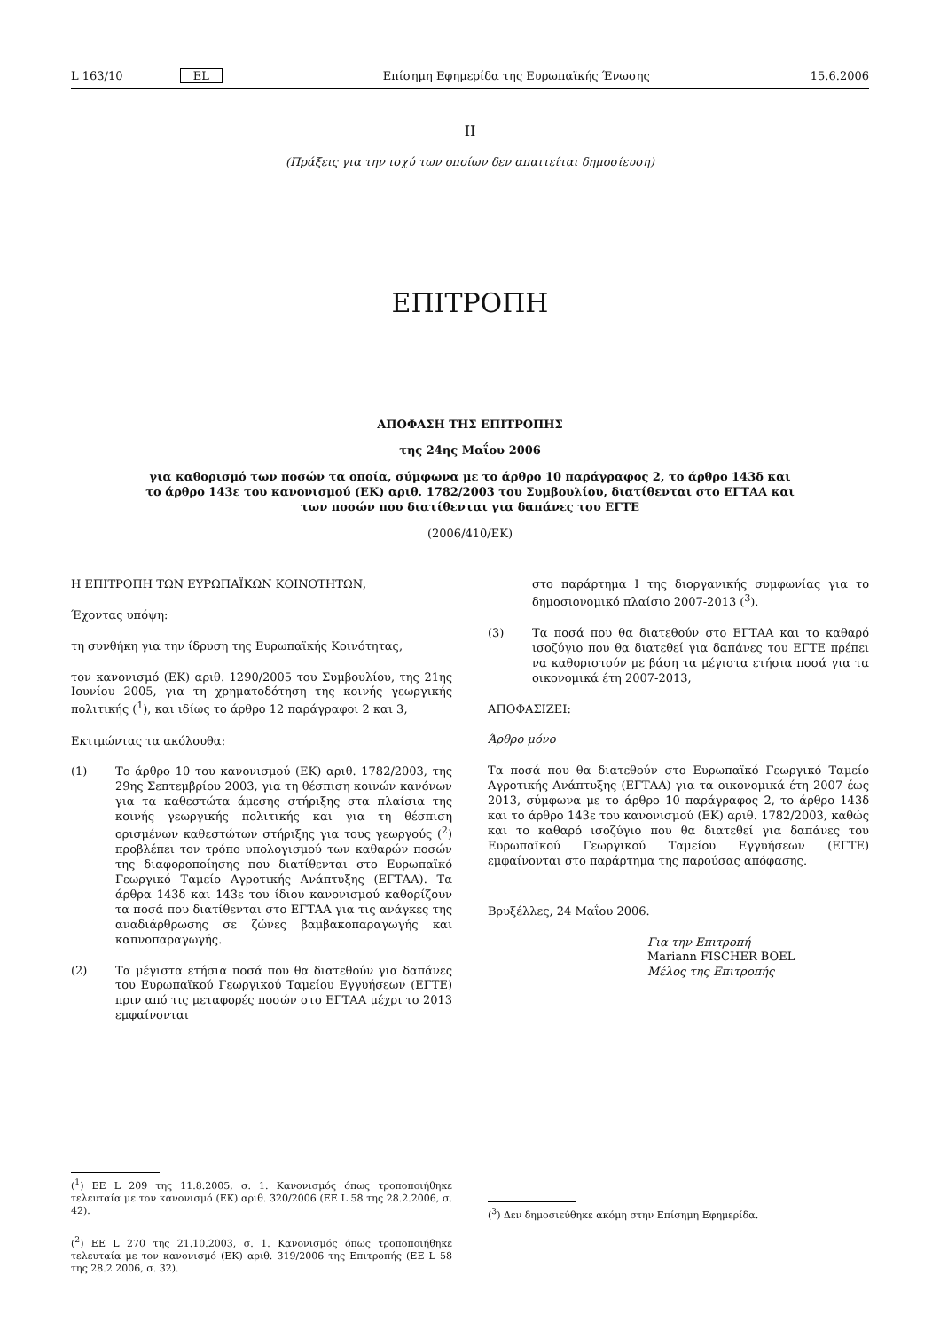L 163/10 EL Επίσημη Εφημερίδα της Ευρωπαϊκής Ένωσης 15.6.2006
II
(Πράξεις για την ισχύ των οποίων δεν απαιτείται δημοσίευση)
ΕΠΙΤΡΟΠΗ
ΑΠΟΦΑΣΗ ΤΗΣ ΕΠΙΤΡΟΠΗΣ
της 24ης Μαΐου 2006
για καθορισμό των ποσών τα οποία, σύμφωνα με το άρθρο 10 παράγραφος 2, το άρθρο 143δ και το άρθρο 143ε του κανονισμού (ΕΚ) αριθ. 1782/2003 του Συμβουλίου, διατίθενται στο ΕΓΤΑΑ και των ποσών που διατίθενται για δαπάνες του ΕΓΤΕ
(2006/410/ΕΚ)
Η ΕΠΙΤΡΟΠΗ ΤΩΝ ΕΥΡΩΠΑΪΚΩΝ ΚΟΙΝΟΤΗΤΩΝ,
Έχοντας υπόψη:
τη συνθήκη για την ίδρυση της Ευρωπαϊκής Κοινότητας,
τον κανονισμό (ΕΚ) αριθ. 1290/2005 του Συμβουλίου, της 21ης Ιουνίου 2005, για τη χρηματοδότηση της κοινής γεωργικής πολιτικής (<sup>1</sup>), και ιδίως το άρθρο 12 παράγραφοι 2 και 3,
Εκτιμώντας τα ακόλουθα:
(1) Το άρθρο 10 του κανονισμού (ΕΚ) αριθ. 1782/2003, της 29ης Σεπτεμβρίου 2003, για τη θέσπιση κοινών κανόνων για τα καθεστώτα άμεσης στήριξης στα πλαίσια της κοινής γεωργικής πολιτικής και για τη θέσπιση ορισμένων καθεστώτων στήριξης για τους γεωργούς (<sup>2</sup>) προβλέπει τον τρόπο υπολογισμού των καθαρών ποσών της διαφοροποίησης που διατίθενται στο Ευρωπαϊκό Γεωργικό Ταμείο Αγροτικής Ανάπτυξης (ΕΓΤΑΑ). Τα άρθρα 143δ και 143ε του ίδιου κανονισμού καθορίζουν τα ποσά που διατίθενται στο ΕΓΤΑΑ για τις ανάγκες της αναδιάρθρωσης σε ζώνες βαμβακοπαραγωγής και καπνοπαραγωγής.
(2) Τα μέγιστα ετήσια ποσά που θα διατεθούν για δαπάνες του Ευρωπαϊκού Γεωργικού Ταμείου Εγγυήσεων (ΕΓΤΕ) πριν από τις μεταφορές ποσών στο ΕΓΤΑΑ μέχρι το 2013 εμφαίνονται
(<sup>1</sup>) ΕΕ L 209 της 11.8.2005, σ. 1. Κανονισμός όπως τροποποιήθηκε τελευταία με τον κανονισμό (ΕΚ) αριθ. 320/2006 (ΕΕ L 58 της 28.2.2006, σ. 42).
(<sup>2</sup>) ΕΕ L 270 της 21.10.2003, σ. 1. Κανονισμός όπως τροποποιήθηκε τελευταία με τον κανονισμό (ΕΚ) αριθ. 319/2006 της Επιτροπής (ΕΕ L 58 της 28.2.2006, σ. 32).
στο παράρτημα I της διοργανικής συμφωνίας για το δημοσιονομικό πλαίσιο 2007-2013 (<sup>3</sup>).
(3) Τα ποσά που θα διατεθούν στο ΕΓΤΑΑ και το καθαρό ισοζύγιο που θα διατεθεί για δαπάνες του ΕΓΤΕ πρέπει να καθοριστούν με βάση τα μέγιστα ετήσια ποσά για τα οικονομικά έτη 2007-2013,
ΑΠΟΦΑΣΙΖΕΙ:
Άρθρο μόνο
Τα ποσά που θα διατεθούν στο Ευρωπαϊκό Γεωργικό Ταμείο Αγροτικής Ανάπτυξης (ΕΓΤΑΑ) για τα οικονομικά έτη 2007 έως 2013, σύμφωνα με το άρθρο 10 παράγραφος 2, το άρθρο 143δ και το άρθρο 143ε του κανονισμού (ΕΚ) αριθ. 1782/2003, καθώς και το καθαρό ισοζύγιο που θα διατεθεί για δαπάνες του Ευρωπαϊκού Γεωργικού Ταμείου Εγγυήσεων (ΕΓΤΕ) εμφαίνονται στο παράρτημα της παρούσας απόφασης.
Βρυξέλλες, 24 Μαΐου 2006.
Για την Επιτροπή
Mariann FISCHER BOEL
Μέλος της Επιτροπής
(<sup>3</sup>) Δεν δημοσιεύθηκε ακόμη στην Επίσημη Εφημερίδα.